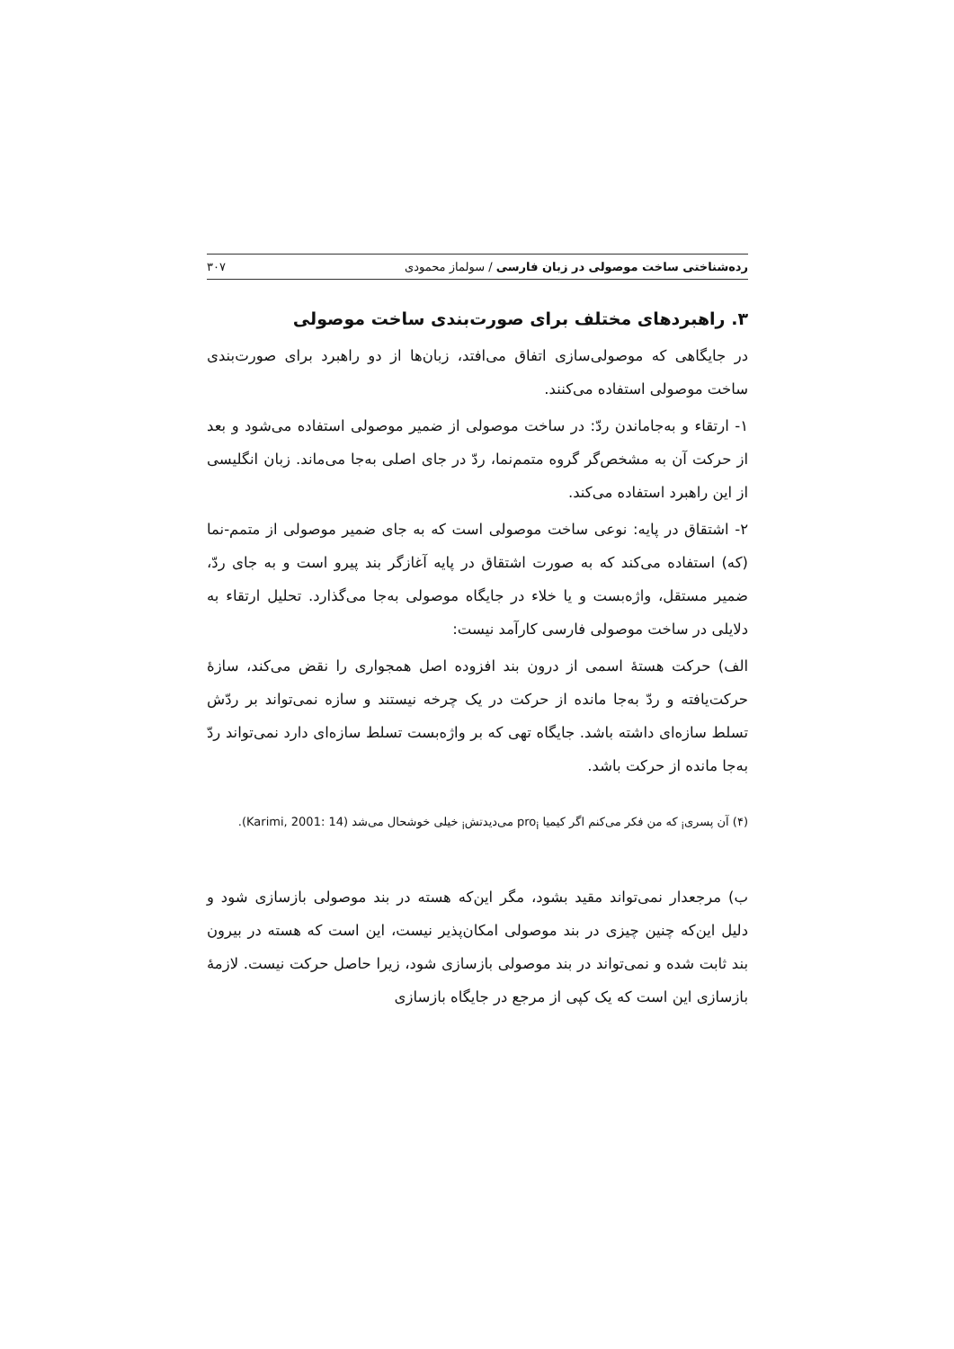رده‌شناختی ساخت موصولی در زبان فارسی / سولماز محمودی ۳۰۷
۳. راهبردهای مختلف برای صورت‌بندی ساخت موصولی
در جایگاهی که موصولی‌سازی اتفاق می‌افتد، زبان‌ها از دو راهبرد برای صورت‌بندی ساخت موصولی استفاده می‌کنند.
۱- ارتقاء و به‌جاماندن ردّ: در ساخت موصولی از ضمیر موصولی استفاده می‌شود و بعد از حرکت آن به مشخص‌گر گروه متمم‌نما، ردّ در جای اصلی به‌جا می‌ماند. زبان انگلیسی از این راهبرد استفاده می‌کند.
۲- اشتقاق در پایه: نوعی ساخت موصولی است که به جای ضمیر موصولی از متمم-نما (که) استفاده می‌کند که به صورت اشتقاق در پایه آغازگر بند پیرو است و به جای ردّ، ضمیر مستقل، واژه‌بست و یا خلاء در جایگاه موصولی به‌جا می‌گذارد. تحلیل ارتقاء به دلایلی در ساخت موصولی فارسی کارآمد نیست:
الف) حرکت هستهٔ اسمی از درون بند افزوده اصل همجواری را نقض می‌کند، سازهٔ حرکت‌یافته و ردّ به‌جا مانده از حرکت در یک چرخه نیستند و سازه نمی‌تواند بر ردّش تسلط سازه‌ای داشته باشد. جایگاه تهی که بر واژه‌بست تسلط سازه‌ای دارد نمی‌تواند ردّ به‌جا مانده از حرکت باشد.
(۴) آن پسری<sub>i</sub> که من فکر می‌کنم اگر کیمیا pro<sub>i</sub> می‌دیدتش<sub>i</sub> خیلی خوشحال می‌شد (Karimi, 2001: 14).
ب) مرجعدار نمی‌تواند مقید بشود، مگر این‌که هسته در بند موصولی بازسازی شود و دلیل این‌که چنین چیزی در بند موصولی امکان‌پذیر نیست، این است که هسته در بیرون بند ثابت شده و نمی‌تواند در بند موصولی بازسازی شود، زیرا حاصل حرکت نیست. لازمهٔ بازسازی این است که یک کپی از مرجع در جایگاه بازسازی